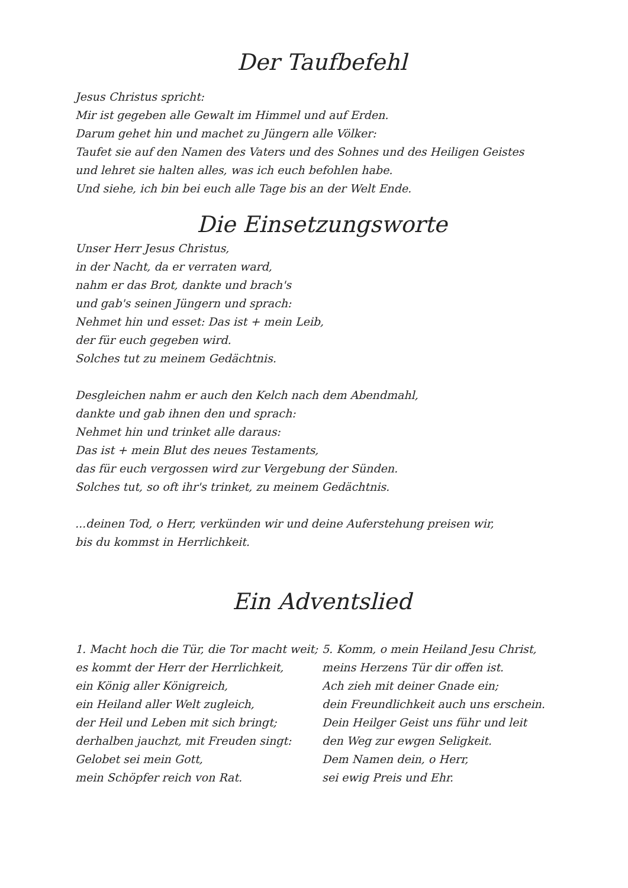Der Taufbefehl
Jesus Christus spricht:
Mir ist gegeben alle Gewalt im Himmel und auf Erden.
Darum gehet hin und machet zu Jüngern alle Völker:
Taufet sie auf den Namen des Vaters und des Sohnes und des Heiligen Geistes
und lehret sie halten alles, was ich euch befohlen habe.
Und siehe, ich bin bei euch alle Tage bis an der Welt Ende.
Die Einsetzungsworte
Unser Herr Jesus Christus,
in der Nacht, da er verraten ward,
nahm er das Brot, dankte und brach's
und gab's seinen Jüngern und sprach:
Nehmet hin und esset: Das ist + mein Leib,
der für euch gegeben wird.
Solches tut zu meinem Gedächtnis.
Desgleichen nahm er auch den Kelch nach dem Abendmahl,
dankte und gab ihnen den und sprach:
Nehmet hin und trinket alle daraus:
Das ist + mein Blut des neues Testaments,
das für euch vergossen wird zur Vergebung der Sünden.
Solches tut, so oft ihr's trinket, zu meinem Gedächtnis.
...deinen Tod, o Herr, verkünden wir und deine Auferstehung preisen wir,
bis du kommst in Herrlichkeit.
Ein Adventslied
1. Macht hoch die Tür, die Tor macht weit;
es kommt der Herr der Herrlichkeit,
ein König aller Königreich,
ein Heiland aller Welt zugleich,
der Heil und Leben mit sich bringt;
derhalben jauchzt, mit Freuden singt:
Gelobet sei mein Gott,
mein Schöpfer reich von Rat.
5. Komm, o mein Heiland Jesu Christ,
meins Herzens Tür dir offen ist.
Ach zieh mit deiner Gnade ein;
dein Freundlichkeit auch uns erschein.
Dein Heilger Geist uns führ und leit
den Weg zur ewgen Seligkeit.
Dem Namen dein, o Herr,
sei ewig Preis und Ehr.